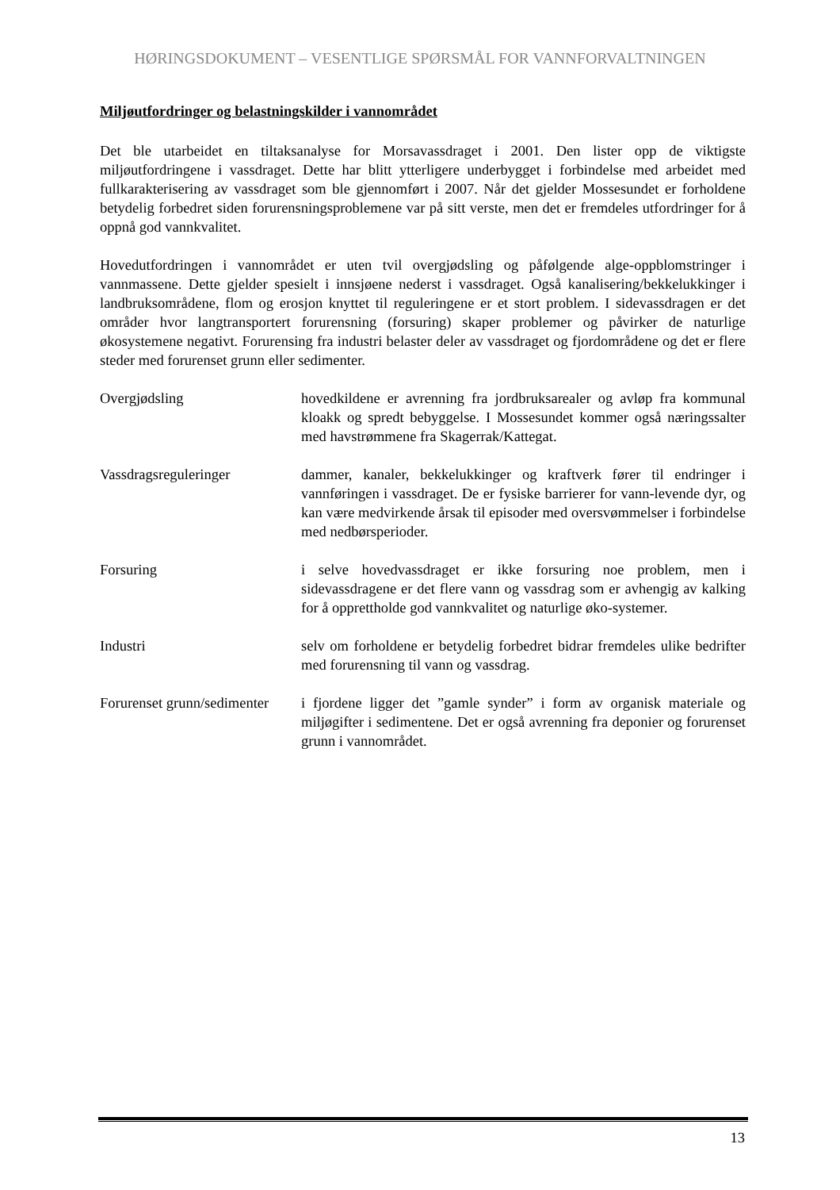HØRINGSDOKUMENT – VESENTLIGE SPØRSMÅL FOR VANNFORVALTNINGEN
Miljøutfordringer og belastningskilder i vannområdet
Det ble utarbeidet en tiltaksanalyse for Morsavassdraget i 2001. Den lister opp de viktigste miljøutfordringene i vassdraget. Dette har blitt ytterligere underbygget i forbindelse med arbeidet med fullkarakterisering av vassdraget som ble gjennomført i 2007. Når det gjelder Mossesundet er forholdene betydelig forbedret siden forurensningsproblemene var på sitt verste, men det er fremdeles utfordringer for å oppnå god vannkvalitet.
Hovedutfordringen i vannområdet er uten tvil overgjødsling og påfølgende alge-oppblomstringer i vannmassene. Dette gjelder spesielt i innsjøene nederst i vassdraget. Også kanalisering/bekkelukkinger i landbruksområdene, flom og erosjon knyttet til reguleringene er et stort problem. I sidevassdragen er det områder hvor langtransportert forurensning (forsuring) skaper problemer og påvirker de naturlige økosystemene negativt. Forurensing fra industri belaster deler av vassdraget og fjordområdene og det er flere steder med forurenset grunn eller sedimenter.
Overgjødsling hovedkildene er avrenning fra jordbruksarealer og avløp fra kommunal kloakk og spredt bebyggelse. I Mossesundet kommer også næringssalter med havstrømmene fra Skagerrak/Kattegat.
Vassdragsreguleringer dammer, kanaler, bekkelukkinger og kraftverk fører til endringer i vannføringen i vassdraget. De er fysiske barrierer for vann-levende dyr, og kan være medvirkende årsak til episoder med oversvømmelser i forbindelse med nedbørsperioder.
Forsuring i selve hovedvassdraget er ikke forsuring noe problem, men i sidevassdragene er det flere vann og vassdrag som er avhengig av kalking for å opprettholde god vannkvalitet og naturlige øko-systemer.
Industri selv om forholdene er betydelig forbedret bidrar fremdeles ulike bedrifter med forurensning til vann og vassdrag.
Forurenset grunn/sedimenter
i fjordene ligger det ”gamle synder” i form av organisk materiale og miljøgifter i sedimentene. Det er også avrenning fra deponier og forurenset grunn i vannområdet.
13